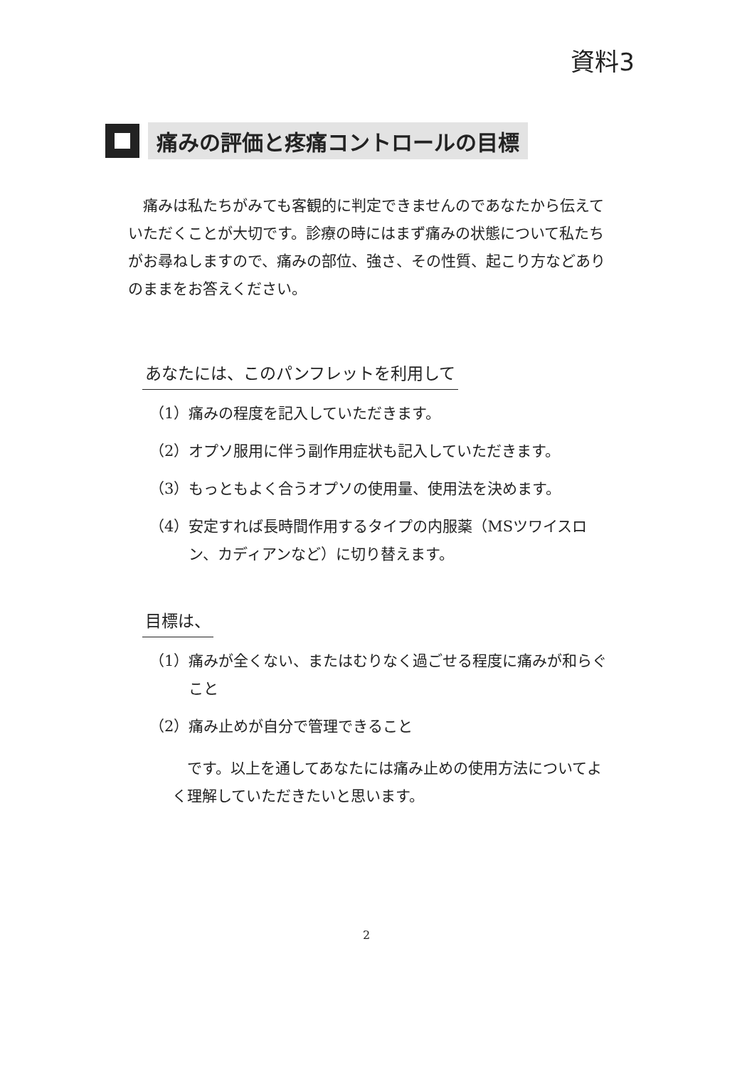資料3
痛みの評価と疼痛コントロールの目標
痛みは私たちがみても客観的に判定できませんのであなたから伝えていただくことが大切です。診療の時にはまず痛みの状態について私たちがお尋ねしますので、痛みの部位、強さ、その性質、起こり方などありのままをお答えください。
あなたには、このパンフレットを利用して
（1）痛みの程度を記入していただきます。
（2）オプソ服用に伴う副作用症状も記入していただきます。
（3）もっともよく合うオプソの使用量、使用法を決めます。
（4）安定すれば長時間作用するタイプの内服薬（MSツワイスロン、カディアンなど）に切り替えます。
目標は、
（1）痛みが全くない、またはむりなく過ごせる程度に痛みが和らぐこと
（2）痛み止めが自分で管理できること
です。以上を通してあなたには痛み止めの使用方法についてよく理解していただきたいと思います。
2